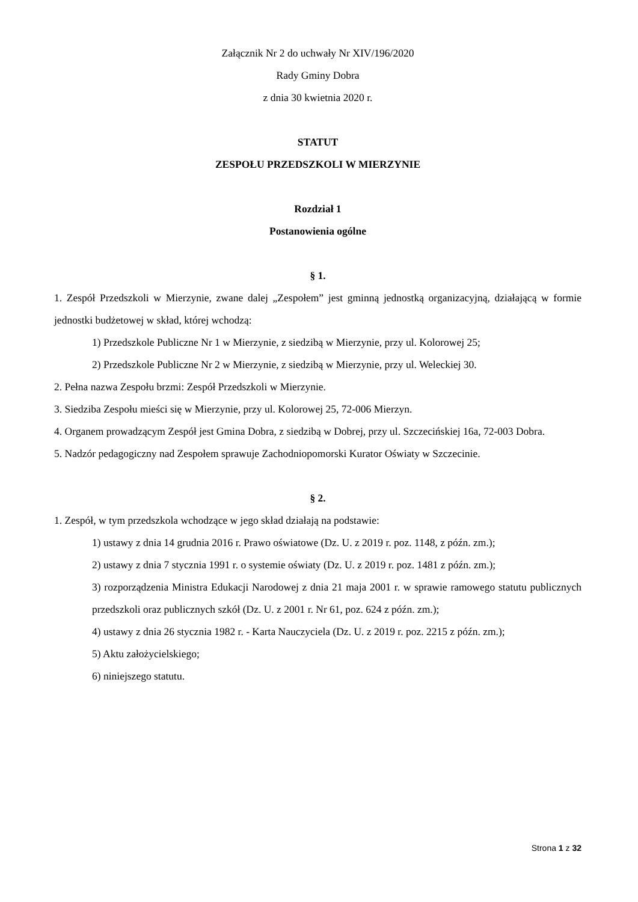Załącznik Nr 2 do uchwały Nr XIV/196/2020
Rady Gminy Dobra
z dnia 30 kwietnia 2020 r.
STATUT
ZESPOŁU PRZEDSZKOLI W MIERZYNIE
Rozdział 1
Postanowienia ogólne
§ 1.
1. Zespół Przedszkoli w Mierzynie, zwane dalej „Zespołem” jest gminną jednostką organizacyjną, działającą w formie jednostki budżetowej w skład, której wchodzą:
1) Przedszkole Publiczne Nr 1 w Mierzynie, z siedzibą w Mierzynie, przy ul. Kolorowej 25;
2) Przedszkole Publiczne Nr 2 w Mierzynie, z siedzibą w Mierzynie, przy ul. Weleckiej 30.
2. Pełna nazwa Zespołu brzmi: Zespół Przedszkoli w Mierzynie.
3. Siedziba Zespołu mieści się w Mierzynie, przy ul. Kolorowej 25, 72-006 Mierzyn.
4. Organem prowadzącym Zespół jest Gmina Dobra, z siedzibą w Dobrej, przy ul. Szczecińskiej 16a, 72-003 Dobra.
5. Nadzór pedagogiczny nad Zespołem sprawuje Zachodniopomorski Kurator Oświaty w Szczecinie.
§ 2.
1. Zespół, w tym przedszkola wchodzące w jego skład działają na podstawie:
1) ustawy z dnia 14 grudnia 2016 r. Prawo oświatowe (Dz. U. z 2019 r. poz. 1148, z późn. zm.);
2) ustawy z dnia 7 stycznia 1991 r. o systemie oświaty (Dz. U. z 2019 r. poz. 1481 z późn. zm.);
3) rozporządzenia Ministra Edukacji Narodowej z dnia 21 maja 2001 r. w sprawie ramowego statutu publicznych przedszkoli oraz publicznych szkół (Dz. U. z 2001 r. Nr 61, poz. 624 z późn. zm.);
4) ustawy z dnia 26 stycznia 1982 r. - Karta Nauczyciela (Dz. U. z 2019 r. poz. 2215 z późn. zm.);
5) Aktu założycielskiego;
6) niniejszego statutu.
Strona 1 z 32